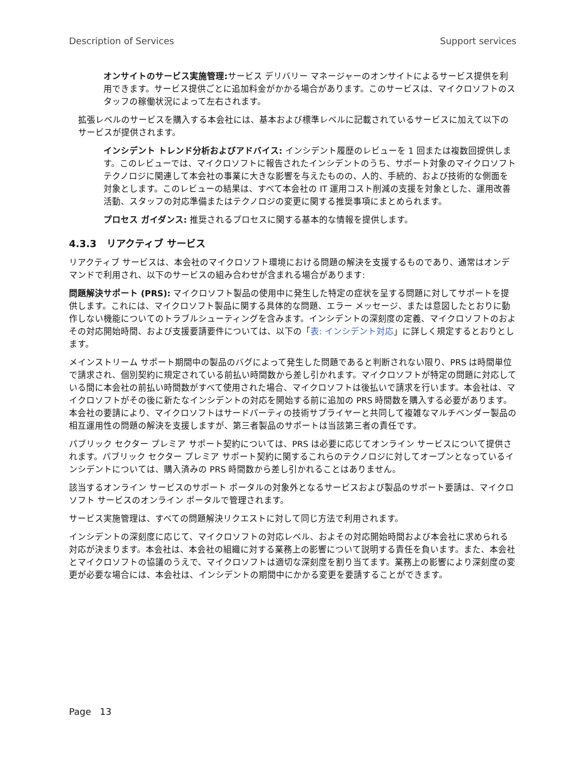Description of Services Support services
オンサイトのサービス実施管理: サービス デリバリー マネージャーのオンサイトによるサービス提供を利用できます。サービス提供ごとに追加料金がかかる場合があります。このサービスは、マイクロソフトのスタッフの稼働状況によって左右されます。
拡張レベルのサービスを購入する本会社には、基本および標準レベルに記載されているサービスに加えて以下のサービスが提供されます。
インシデント トレンド分析およびアドバイス: インシデント履歴のレビューを 1 回または複数回提供します。このレビューでは、マイクロソフトに報告されたインシデントのうち、サポート対象のマイクロソフト テクノロジに関連して本会社の事業に大きな影響を与えたものの、人的、手続的、および技術的な側面を対象とします。このレビューの結果は、すべて本会社の IT 運用コスト削減の支援を対象とした、運用改善活動、スタッフの対応準備またはテクノロジの変更に関する推奨事項にまとめられます。
プロセス ガイダンス: 推奨されるプロセスに関する基本的な情報を提供します。
4.3.3 リアクティブ サービス
リアクティブ サービスは、本会社のマイクロソフト環境における問題の解決を支援するものであり、通常はオンデマンドで利用され、以下のサービスの組み合わせが含まれる場合があります:
問題解決サポート (PRS): マイクロソフト製品の使用中に発生した特定の症状を呈する問題に対してサポートを提供します。これには、マイクロソフト製品に関する具体的な問題、エラー メッセージ、または意図したとおりに動作しない機能についてのトラブルシューティングを含みます。インシデントの深刻度の定義、マイクロソフトのおよその対応開始時間、および支援要請要件については、以下の「表: インシデント対応」に詳しく規定するとおりとします。
メインストリーム サポート期間中の製品のバグによって発生した問題であると判断されない限り、PRS は時間単位で請求され、個別契約に規定されている前払い時間数から差し引かれます。マイクロソフトが特定の問題に対応している間に本会社の前払い時間数がすべて使用された場合、マイクロソフトは後払いで請求を行います。本会社は、マイクロソフトがその後に新たなインシデントの対応を開始する前に追加の PRS 時間数を購入する必要があります。本会社の要請により、マイクロソフトはサードパーティの技術サプライヤーと共同して複雑なマルチベンダー製品の相互運用性の問題の解決を支援しますが、第三者製品のサポートは当該第三者の責任です。
パブリック セクター プレミア サポート契約については、PRS は必要に応じてオンライン サービスについて提供されます。パブリック セクター プレミア サポート契約に関するこれらのテクノロジに対してオープンとなっているインシデントについては、購入済みの PRS 時間数から差し引かれることはありません。
該当するオンライン サービスのサポート ポータルの対象外となるサービスおよび製品のサポート要請は、マイクロソフト サービスのオンライン ポータルで管理されます。
サービス実施管理は、すべての問題解決リクエストに対して同じ方法で利用されます。
インシデントの深刻度に応じて、マイクロソフトの対応レベル、およその対応開始時間および本会社に求められる対応が決まります。本会社は、本会社の組織に対する業務上の影響について説明する責任を負います。また、本会社とマイクロソフトの協議のうえで、マイクロソフトは適切な深刻度を割り当てます。業務上の影響により深刻度の変更が必要な場合には、本会社は、インシデントの期間中にかかる変更を要請することができます。
Page 13